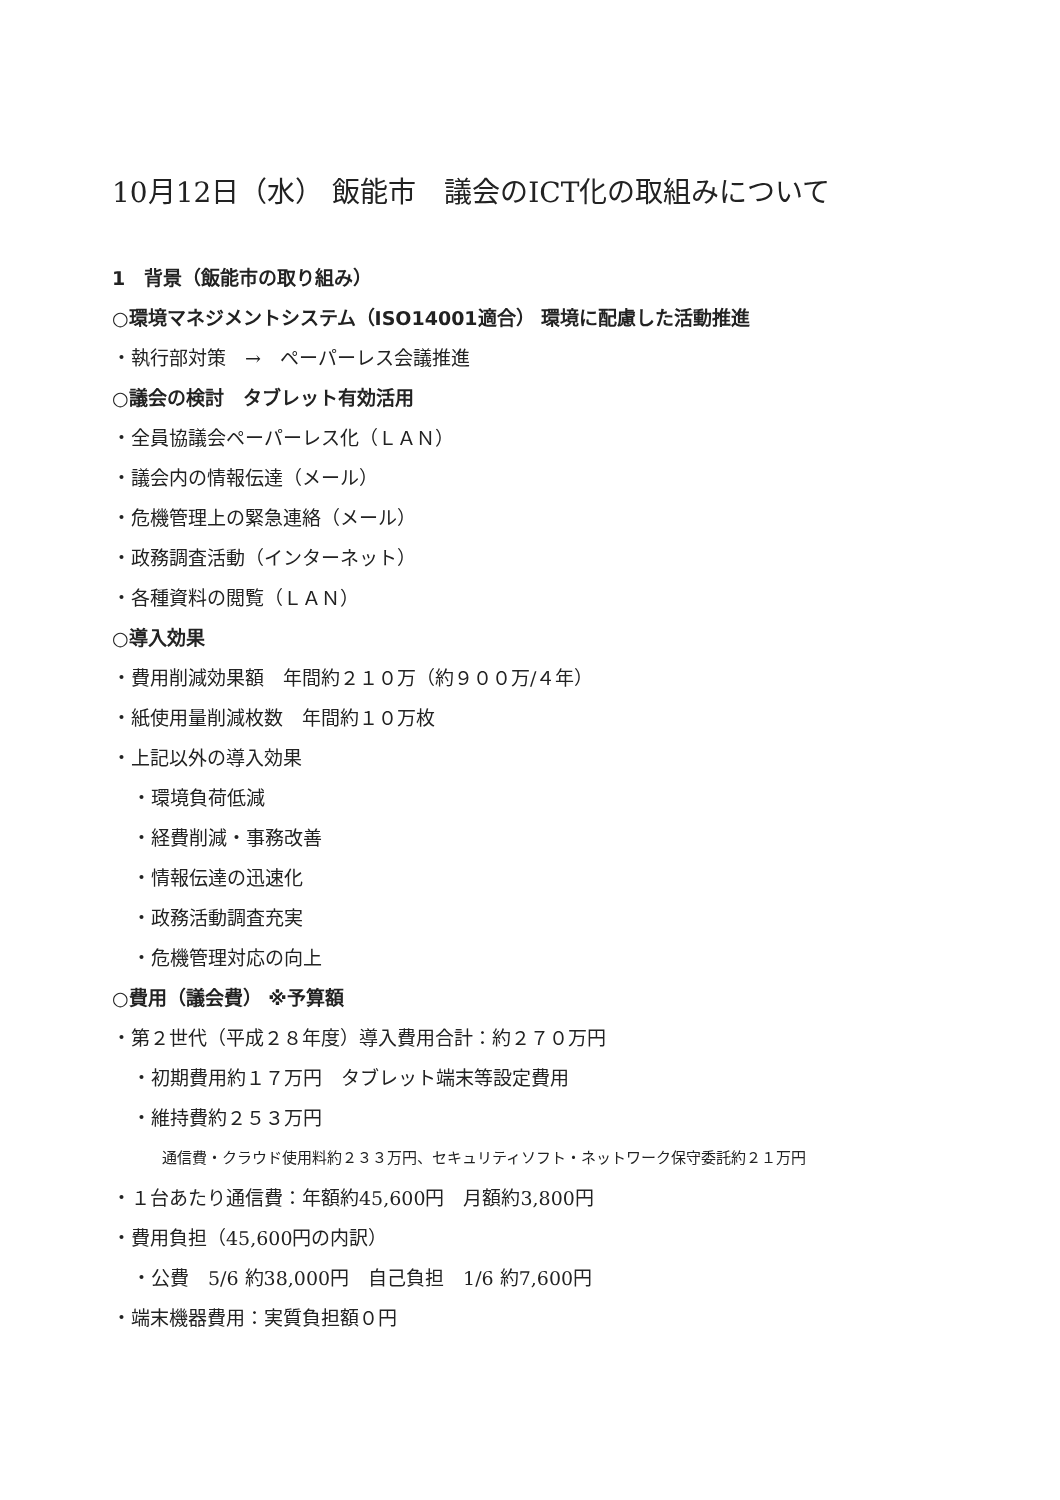10月12日（水） 飯能市　議会のICT化の取組みについて
1　背景（飯能市の取り組み）
○環境マネジメントシステム（ISO14001適合） 環境に配慮した活動推進
・執行部対策　→　ペーパーレス会議推進
○議会の検討　タブレット有効活用
・全員協議会ペーパーレス化（ＬＡＮ）
・議会内の情報伝達（メール）
・危機管理上の緊急連絡（メール）
・政務調査活動（インターネット）
・各種資料の閲覧（ＬＡＮ）
○導入効果
・費用削減効果額　年間約２１０万（約９００万/４年）
・紙使用量削減枚数　年間約１０万枚
・上記以外の導入効果
・環境負荷低減
・経費削減・事務改善
・情報伝達の迅速化
・政務活動調査充実
・危機管理対応の向上
○費用（議会費） ※予算額
・第２世代（平成２８年度）導入費用合計：約２７０万円
・初期費用約１７万円　タブレット端末等設定費用
・維持費約２５３万円
通信費・クラウド使用料約２３３万円、セキュリティソフト・ネットワーク保守委託約２１万円
・１台あたり通信費：年額約45,600円　月額約3,800円
・費用負担（45,600円の内訳）
・公費　5/6 約38,000円　自己負担　1/6 約7,600円
・端末機器費用：実質負担額０円